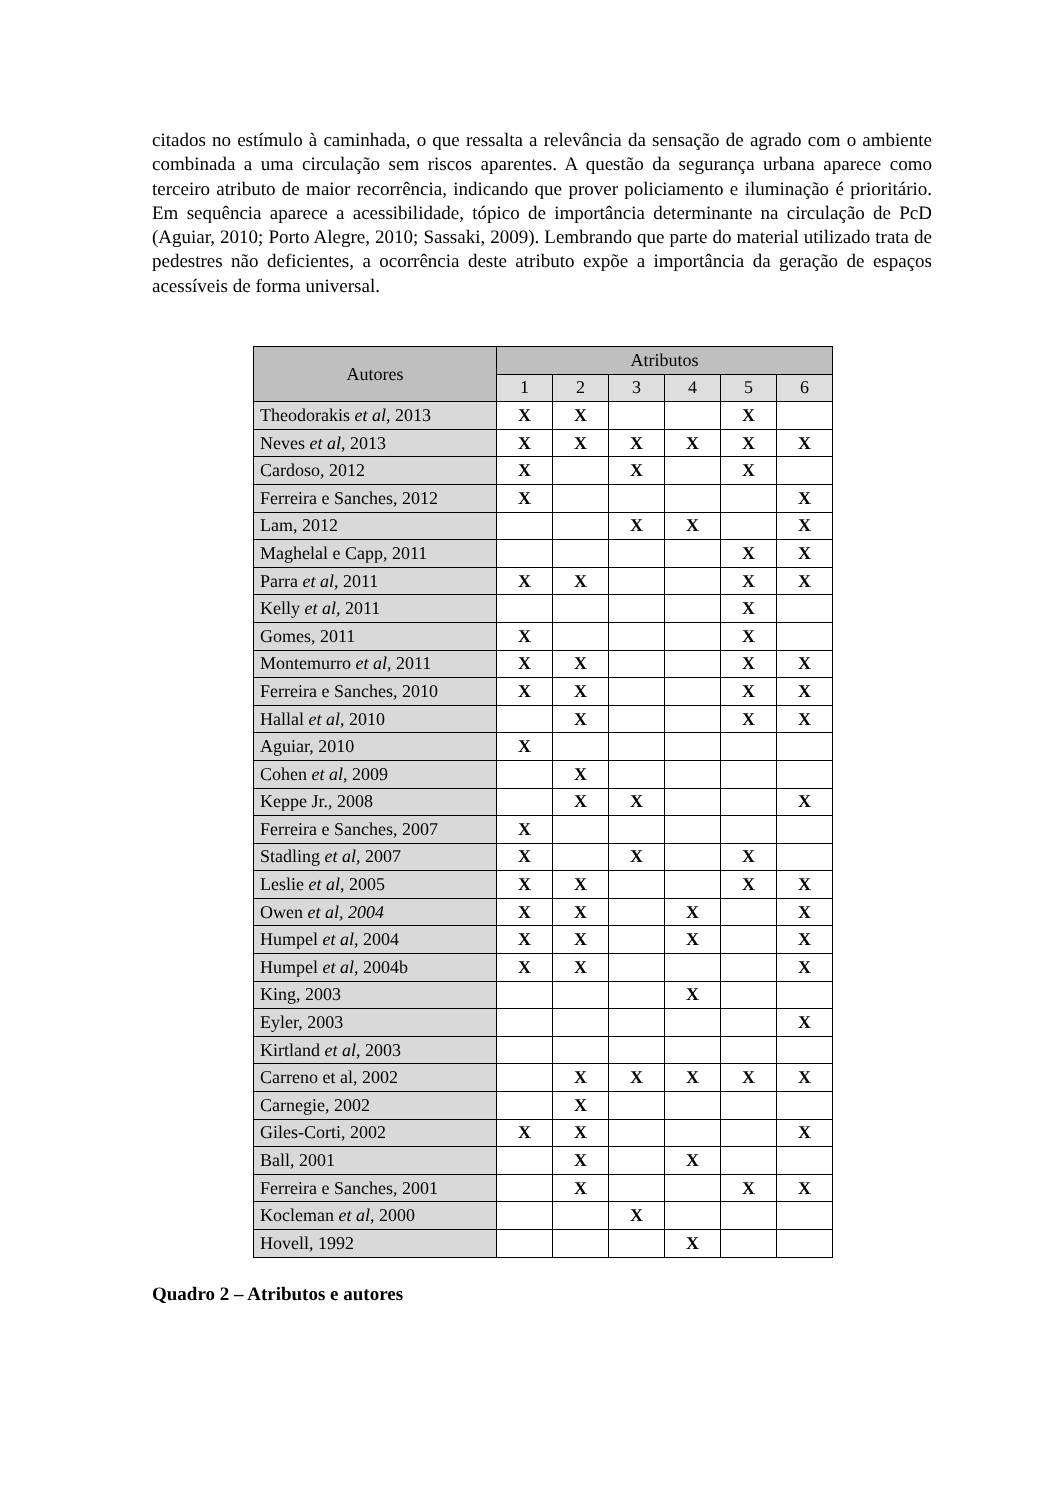citados no estímulo à caminhada, o que ressalta a relevância da sensação de agrado com o ambiente combinada a uma circulação sem riscos aparentes. A questão da segurança urbana aparece como terceiro atributo de maior recorrência, indicando que prover policiamento e iluminação é prioritário. Em sequência aparece a acessibilidade, tópico de importância determinante na circulação de PcD (Aguiar, 2010; Porto Alegre, 2010; Sassaki, 2009). Lembrando que parte do material utilizado trata de pedestres não deficientes, a ocorrência deste atributo expõe a importância da geração de espaços acessíveis de forma universal.
| Autores | Atributos | | | | | |
| --- | --- | --- | --- | --- | --- | --- |
| | 1 | 2 | 3 | 4 | 5 | 6 |
| Theodorakis et al , 2013 | X | X | | | X | |
| Neves et al , 2013 | X | X | X | X | X | X |
| Cardoso, 2012 | X | | X | | X | |
| Ferreira e Sanches, 2012 | X | | | | | X |
| Lam, 2012 | | | X | X | | X |
| Maghelal e Capp, 2011 | | | | | X | X |
| Parra et al , 2011 | X | X | | | X | X |
| Kelly et al, 2011 | | | | | X | |
| Gomes, 2011 | X | | | | X | |
| Montemurro et al , 2011 | X | X | | | X | X |
| Ferreira e Sanches, 2010 | X | X | | | X | X |
| Hallal et al , 2010 | | X | | | X | X |
| Aguiar, 2010 | X | | | | | |
| Cohen et al , 2009 | | X | | | | |
| Keppe Jr., 2008 | | X | X | | | X |
| Ferreira e Sanches, 2007 | X | | | | | |
| Stadling et al, 2007 | X | | X | | X | |
| Leslie et al , 2005 | X | X | | | X | X |
| Owen et al, 2004 | X | X | | X | | X |
| Humpel et al , 2004 | X | X | | X | | X |
| Humpel et al , 2004b | X | X | | | | X |
| King, 2003 | | | | X | | |
| Eyler, 2003 | | | | | | X |
| Kirtland et al , 2003 | | | | | | |
| Carreno et al, 2002 | | X | X | X | X | X |
| Carnegie, 2002 | | X | | | | |
| Giles-Corti, 2002 | X | X | | | | X |
| Ball, 2001 | | X | | X | | |
| Ferreira e Sanches, 2001 | | X | | | X | X |
| Kocleman et al , 2000 | | | X | | | |
| Hovell, 1992 | | | | X | | |
Quadro 2 – Atributos e autores